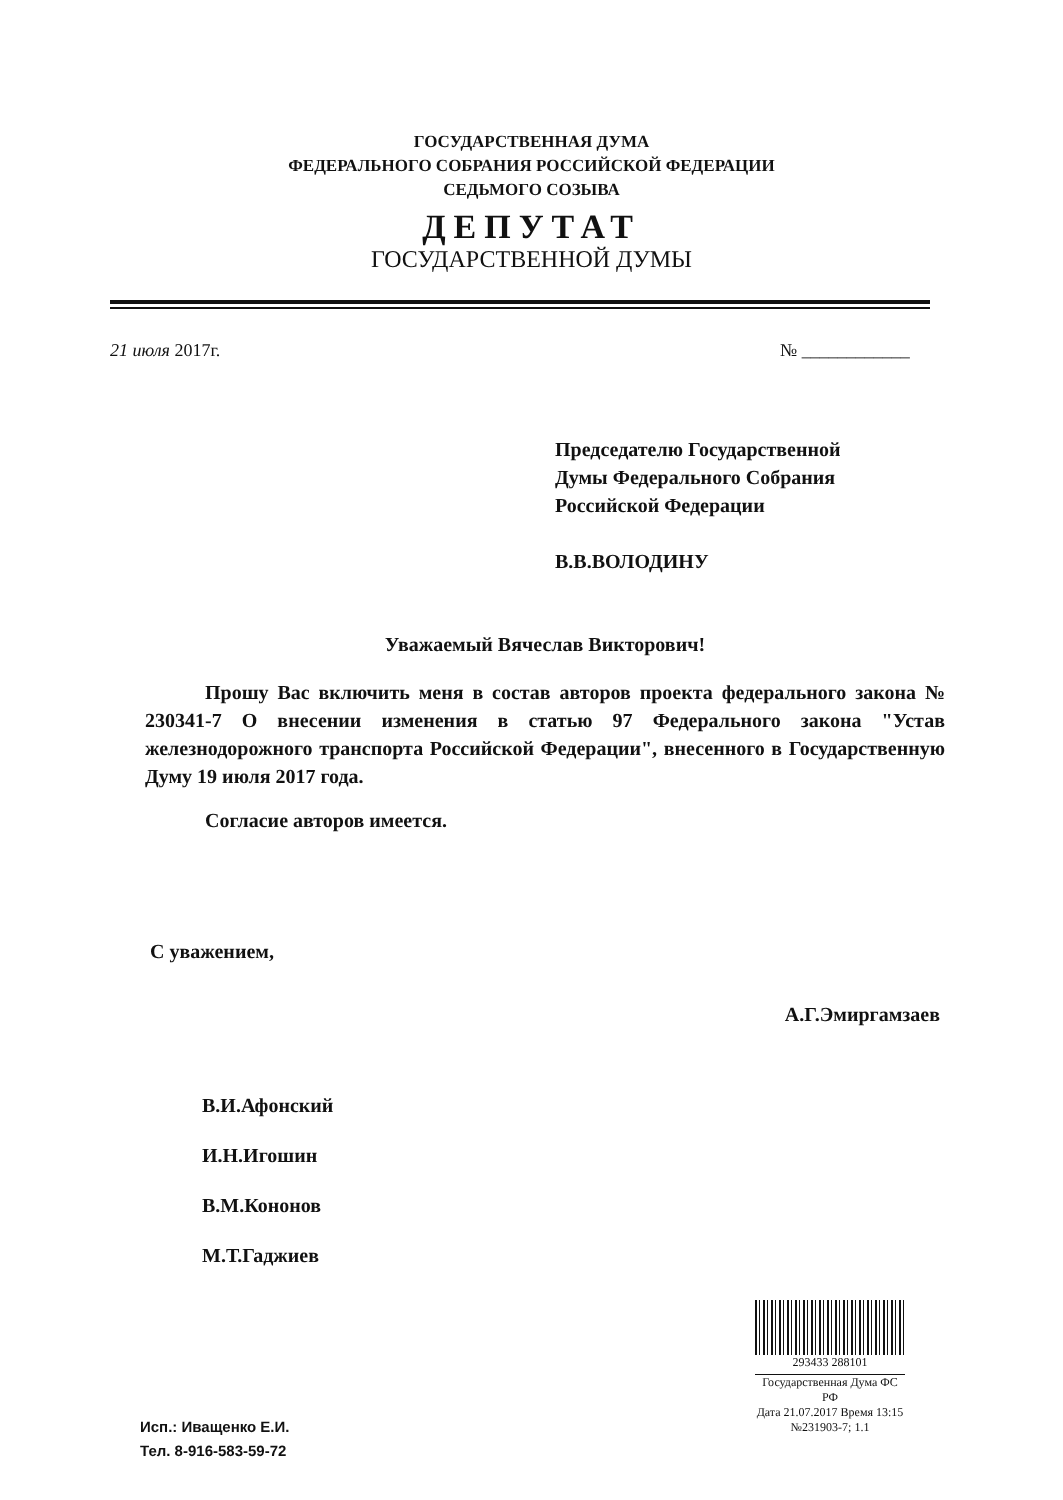ГОСУДАРСТВЕННАЯ ДУМА
ФЕДЕРАЛЬНОГО СОБРАНИЯ РОССИЙСКОЙ ФЕДЕРАЦИИ
СЕДЬМОГО СОЗЫВА
ДЕПУТАТ
ГОСУДАРСТВЕННОЙ ДУМЫ
21 июля 2017г. № ____________
Председателю Государственной
Думы Федерального Собрания
Российской Федерации
В.В.ВОЛОДИНУ
Уважаемый Вячеслав Викторович!
Прошу Вас включить меня в состав авторов проекта федерального закона № 230341-7 О внесении изменения в статью 97 Федерального закона "Устав железнодорожного транспорта Российской Федерации", внесенного в Государственную Думу 19 июля 2017 года.
Согласие авторов имеется.
С уважением,
А.Г.Эмиргамзаев
В.И.Афонский
И.Н.Игошин
В.М.Кононов
М.Т.Гаджиев
293433 288101
Государственная Дума ФС РФ
Дата 21.07.2017 Время 13:15
№231903-7; 1.1
Исп.: Иващенко Е.И.
Тел. 8-916-583-59-72